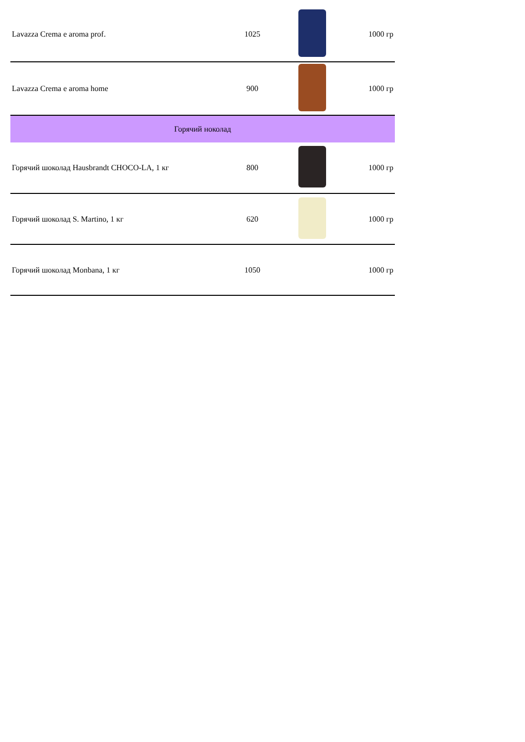| Lavazza Crema e aroma prof. | 1025 | | 1000 гр |
| Lavazza Crema e aroma home | 900 | | 1000 гр |
| Горячий ноколад | | | |
| Горячий шоколад Hausbrandt CHOCO-LA, 1 кг | 800 | | 1000 гр |
| Горячий шоколад S. Martino, 1 кг | 620 | | 1000 гр |
| Горячий шоколад Monbana, 1 кг | 1050 | | 1000 гр |